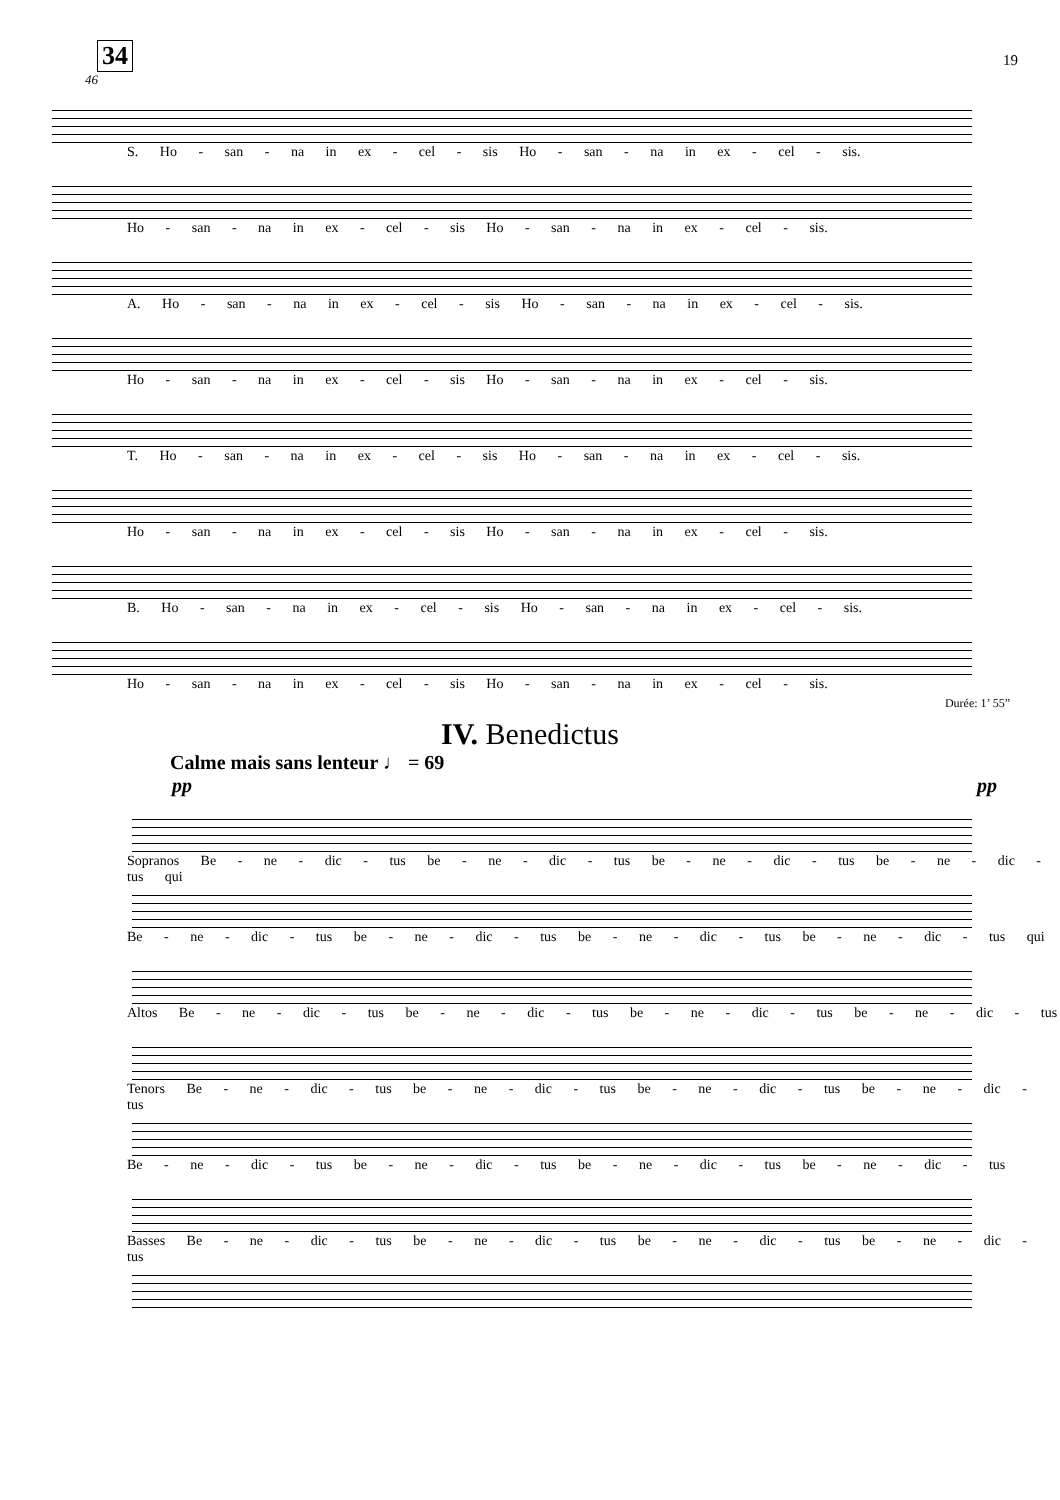34 19
46
S. Ho - san - na in ex - cel - sis Ho - san - na in ex - cel - sis.
Ho - san - na in ex - cel - sis Ho - san - na in ex - cel - sis.
A. Ho - san - na in ex - cel - sis Ho - san - na in ex - cel - sis.
Ho - san - na in ex - cel - sis Ho - san - na in ex - cel - sis.
T. Ho - san - na in ex - cel - sis Ho - san - na in ex - cel - sis.
Ho - san - na in ex - cel - sis Ho - san - na in ex - cel - sis.
B. Ho - san - na in ex - cel - sis Ho - san - na in ex - cel - sis.
Ho - san - na in ex - cel - sis Ho - san - na in ex - cel - sis.
Durée: 1’ 55”
IV. Benedictus
Calme mais sans lenteur ♩ = 69
pp pp
Sopranos Be - ne - dic - tus be - ne - dic - tus be - ne - dic - tus be - ne - dic - tus qui
Be - ne - dic - tus be - ne - dic - tus be - ne - dic - tus be - ne - dic - tus qui
Altos Be - ne - dic - tus be - ne - dic - tus be - ne - dic - tus be - ne - dic - tus
Tenors Be - ne - dic - tus be - ne - dic - tus be - ne - dic - tus be - ne - dic - tus
Be - ne - dic - tus be - ne - dic - tus be - ne - dic - tus be - ne - dic - tus
Basses Be - ne - dic - tus be - ne - dic - tus be - ne - dic - tus be - ne - dic - tus